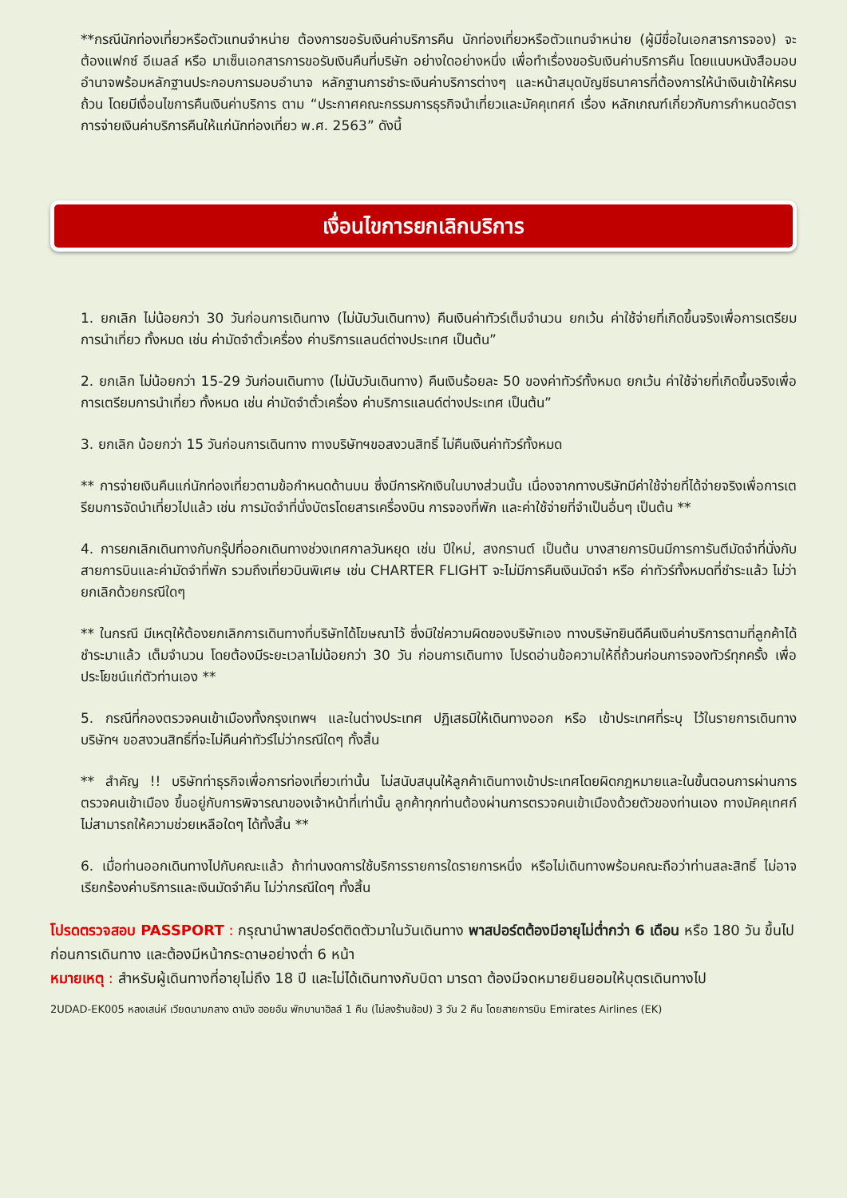**กรณีนักท่องเที่ยวหรือตัวแทนจำหน่าย ต้องการขอรับเงินค่าบริการคืน นักท่องเที่ยวหรือตัวแทนจำหน่าย (ผู้มีชื่อในเอกสารการจอง) จะต้องแฟกซ์ อีเมลล์ หรือ มาเซ็นเอกสารการขอรับเงินคืนที่บริษัท อย่างใดอย่างหนึ่ง เพื่อทำเรื่องขอรับเงินค่าบริการคืน โดยแนบหนังสือมอบอำนาจพร้อมหลักฐานประกอบการมอบอำนาจ หลักฐานการชำระเงินค่าบริการต่างๆ และหน้าสมุดบัญชีธนาคารที่ต้องการให้นำเงินเข้าให้ครบถ้วน โดยมีเงื่อนไขการคืนเงินค่าบริการ ตาม “ประกาศคณะกรรมการธุรกิจนำเที่ยวและมัคคุเทศก์ เรื่อง หลักเกณฑ์เกี่ยวกับการกำหนดอัตราการจ่ายเงินค่าบริการคืนให้แก่นักท่องเที่ยว พ.ศ. 2563” ดังนี้
เงื่อนไขการยกเลิกบริการ
1. ยกเลิก ไม่น้อยกว่า 30 วันก่อนการเดินทาง (ไม่นับวันเดินทาง) คืนเงินค่าทัวร์เต็มจำนวน ยกเว้น ค่าใช้จ่ายที่เกิดขึ้นจริงเพื่อการเตรียมการนำเที่ยว ทั้งหมด เช่น ค่ามัดจำตั๋วเครื่อง ค่าบริการแลนด์ต่างประเทศ เป็นต้น”
2. ยกเลิก ไม่น้อยกว่า 15-29 วันก่อนเดินทาง (ไม่นับวันเดินทาง) คืนเงินร้อยละ 50 ของค่าทัวร์ทั้งหมด ยกเว้น ค่าใช้จ่ายที่เกิดขึ้นจริงเพื่อการเตรียมการนำเที่ยว ทั้งหมด เช่น ค่ามัดจำตั๋วเครื่อง ค่าบริการแลนด์ต่างประเทศ เป็นต้น”
3. ยกเลิก น้อยกว่า 15 วันก่อนการเดินทาง ทางบริษัทฯขอสงวนสิทธิ์ ไม่คืนเงินค่าทัวร์ทั้งหมด
** การจ่ายเงินคืนแก่นักท่องเที่ยวตามข้อกำหนดด้านบน ซึ่งมีการหักเงินในบางส่วนนั้น เนื่องจากทางบริษัทมีค่าใช้จ่ายที่ได้จ่ายจริงเพื่อการเตรียมการจัดนำเที่ยวไปแล้ว เช่น การมัดจำที่นั่งบัตรโดยสารเครื่องบิน การจองที่พัก และค่าใช้จ่ายที่จำเป็นอื่นๆ เป็นต้น **
4. การยกเลิกเดินทางกับกรุ๊ปที่ออกเดินทางช่วงเทศกาลวันหยุด เช่น ปีใหม่, สงกรานต์ เป็นต้น บางสายการบินมีการการันตีมัดจำที่นั่งกับสายการบินและค่ามัดจำที่พัก รวมถึงเที่ยวบินพิเศษ เช่น CHARTER FLIGHT จะไม่มีการคืนเงินมัดจำ หรือ ค่าทัวร์ทั้งหมดที่ชำระแล้ว ไม่ว่ายกเลิกด้วยกรณีใดๆ
** ในกรณี มีเหตุให้ต้องยกเลิกการเดินทางที่บริษัทได้โฆษณาไว้ ซึ่งมิใช่ความผิดของบริษัทเอง ทางบริษัทยินดีคืนเงินค่าบริการตามที่ลูกค้าได้ชำระมาแล้ว เต็มจำนวน โดยต้องมีระยะเวลาไม่น้อยกว่า 30 วัน ก่อนการเดินทาง โปรดอ่านข้อความให้ถี่ถ้วนก่อนการจองทัวร์ทุกครั้ง เพื่อประโยชน์แก่ตัวท่านเอง **
5. กรณีที่กองตรวจคนเข้าเมืองทั้งกรุงเทพฯ และในต่างประเทศ ปฏิเสธมิให้เดินทางออก หรือ เข้าประเทศที่ระบุ ไว้ในรายการเดินทาง บริษัทฯ ขอสงวนสิทธิ์ที่จะไม่คืนค่าทัวร์ไม่ว่ากรณีใดๆ ทั้งสิ้น
** สำคัญ !! บริษัทท่าธุรกิจเพื่อการท่องเที่ยวเท่านั้น ไม่สนับสนุนให้ลูกค้าเดินทางเข้าประเทศโดยผิดกฎหมายและในขั้นตอนการผ่านการตรวจคนเข้าเมือง ขึ้นอยู่กับการพิจารณาของเจ้าหน้าที่เท่านั้น ลูกค้าทุกท่านต้องผ่านการตรวจคนเข้าเมืองด้วยตัวของท่านเอง ทางมัคคุเทศก์ไม่สามารถให้ความช่วยเหลือใดๆ ได้ทั้งสิ้น **
6. เมื่อท่านออกเดินทางไปกับคณะแล้ว ถ้าท่านงดการใช้บริการรายการใดรายการหนึ่ง หรือไม่เดินทางพร้อมคณะถือว่าท่านสละสิทธิ์ ไม่อาจเรียกร้องค่าบริการและเงินมัดจำคืน ไม่ว่ากรณีใดๆ ทั้งสิ้น
โปรดตรวจสอบ PASSPORT : กรุณานำพาสปอร์ตติดตัวมาในวันเดินทาง พาสปอร์ตต้องมีอายุไม่ต่ำกว่า 6 เดือน หรือ 180 วัน ขึ้นไปก่อนการเดินทาง และต้องมีหน้ากระดาษอย่างต่ำ 6 หน้า
หมายเหตุ : สำหรับผู้เดินทางที่อายุไม่ถึง 18 ปี และไม่ได้เดินทางกับบิดา มารดา ต้องมีจดหมายยินยอมให้บุตรเดินทางไป
2UDAD-EK005 หลงเสน่ห์ เวียดนามกลาง ดานัง ฮอยอัน พักบานาฮิลล์ 1 คืน (ไม่ลงร้านช้อป) 3 วัน 2 คืน โดยสายการบิน Emirates Airlines (EK)